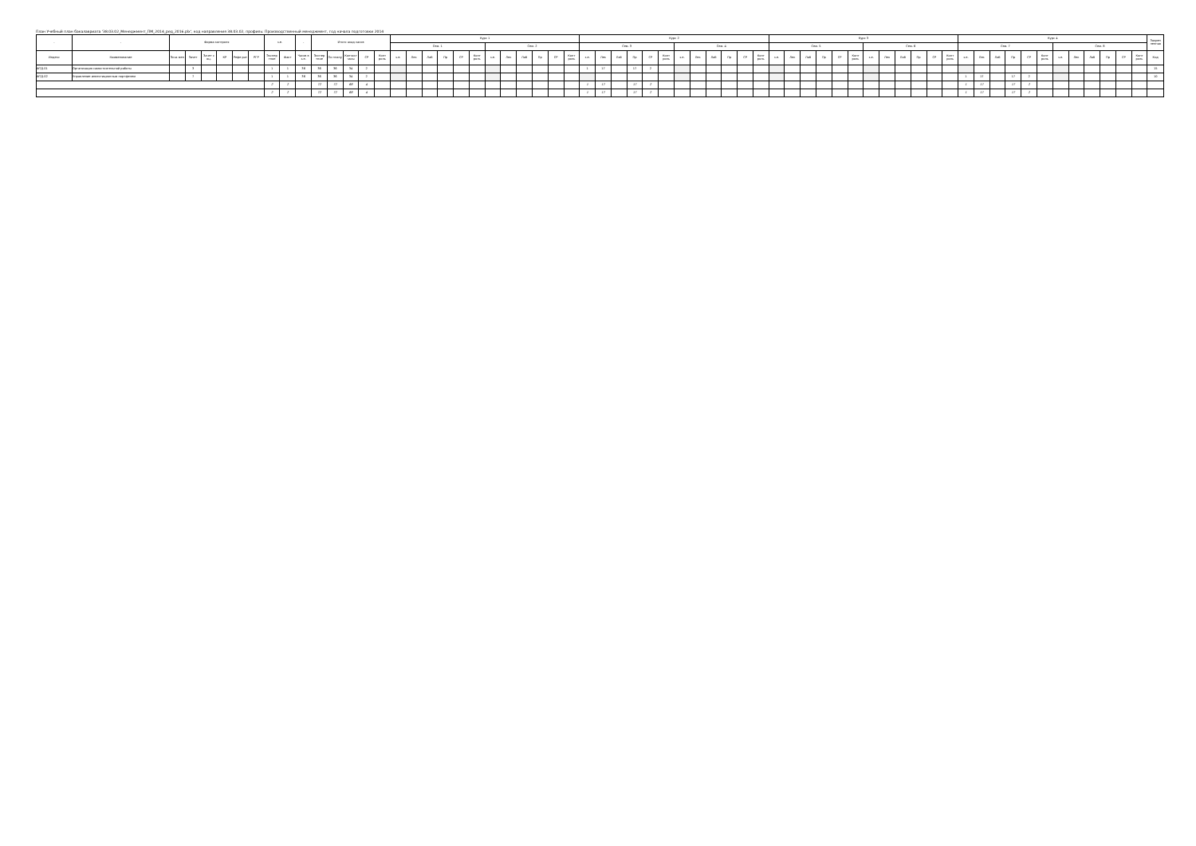План Учебный план бакалавриата '38.03.02_Менеджмент_ПМ_2014_ред_2016.plx', код направления 38.03.02, профиль: Производственный менеджмент, год начала подготовки 2014
| - | - | Форма контроля | | | | | | з.е. | | - | Итого акад.часов | | | | | Курс 1 | | | | | | | | | | | | Курс 2 | | | | | | | | | | | | Курс 3 | | | | | | | | | | | | Курс 4 | | | | | | | | | | | | Закреп ленная |
| --- | --- | --- | --- | --- | --- | --- | --- | --- | --- | --- | --- | --- | --- | --- | --- | --- | --- | --- | --- | --- | --- | --- | --- | --- | --- | --- | --- | --- | --- | --- | --- | --- | --- | --- | --- | --- | --- | --- | --- | --- | --- | --- | --- | --- | --- | --- | --- | --- | --- | --- | --- | --- | --- | --- | --- | --- | --- | --- | --- | --- | --- | --- | --- | --- |
| | | | | | | | | | | | | | | | | Сем. 1 | | | | | | Сем. 2 | | | | | | Сем. 3 | | | | | | Сем. 4 | | | | | | Сем. 5 | | | | | | Сем. 6 | | | | | | Сем. 7 | | | | | | Сем. 8 | | | | | | |
| Индекс | Наименование | Экза мен | Зачет | Зачет с оц. | КР | Рефе рат | РГР | Экспер тное | Факт | Часов в з.е. | Экспер тное | По плану | Контакт часы | СР | Конт роль | з.е. | Лек | Лаб | Пр | СР | Конт роль | з.е. | Лек | Лаб | Пр | СР | Конт роль | з.е. | Лек | Лаб | Пр | СР | Конт роль | з.е. | Лек | Лаб | Пр | СР | Конт роль | з.е. | Лек | Лаб | Пр | СР | Конт роль | з.е. | Лек | Лаб | Пр | СР | Конт роль | з.е. | Лек | Лаб | Пр | СР | Конт роль | з.е. | Лек | Лаб | Пр | СР | Конт роль | Код |
| ФТД.01 | Организация самостоятельной работы | | 3 | | | | | 1 | 1 | 36 | 36 | 36 | 34 | 2 | | | | | | | | | | | | | | 1 | 17 | | 17 | 2 | | | | | | | | | | | | | | | | | | | | | | | | | | | | | | | | 15 |
| ФТД.02 | Управление инвестиционным портфелем | | 7 | | | | | 1 | 1 | 36 | 36 | 36 | 34 | 2 | | | | | | | | | | | | | | | | | | | | | | | | | | | | | | | | | | | | | | 1 | 17 | | 17 | 2 | | | | | | | | 10 |
| | | | | | | | | 2 | 2 | | 72 | 72 | 68 | 4 | | | | | | | | | | | | | | 1 | 17 | | 17 | 2 | | | | | | | | | | | | | | | | | | | | 1 | 17 | | 17 | 2 | | | | | | | | |
| | | | | | | | | 2 | 2 | | 72 | 72 | 68 | 4 | | | | | | | | | | | | | | 1 | 17 | | 17 | 2 | | | | | | | | | | | | | | | | | | | | 1 | 17 | | 17 | 2 | | | | | | | | |